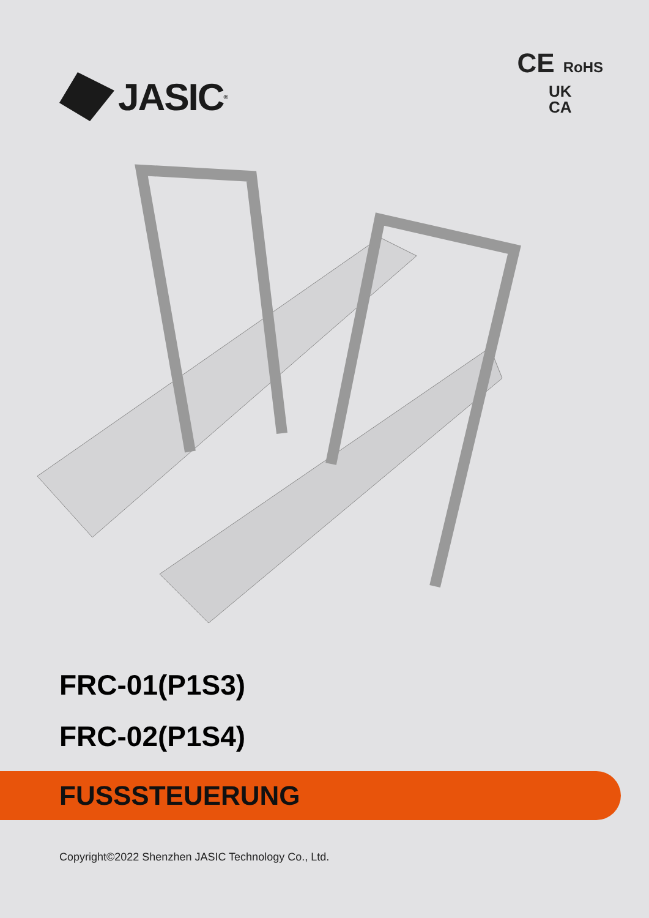JASIC<sup>®</sup>
CE RoHS
UK
CA
FRC-01(P1S3)
FRC-02(P1S4)
FUSSSTEUERUNG
Copyright©2022 Shenzhen JASIC Technology Co., Ltd.